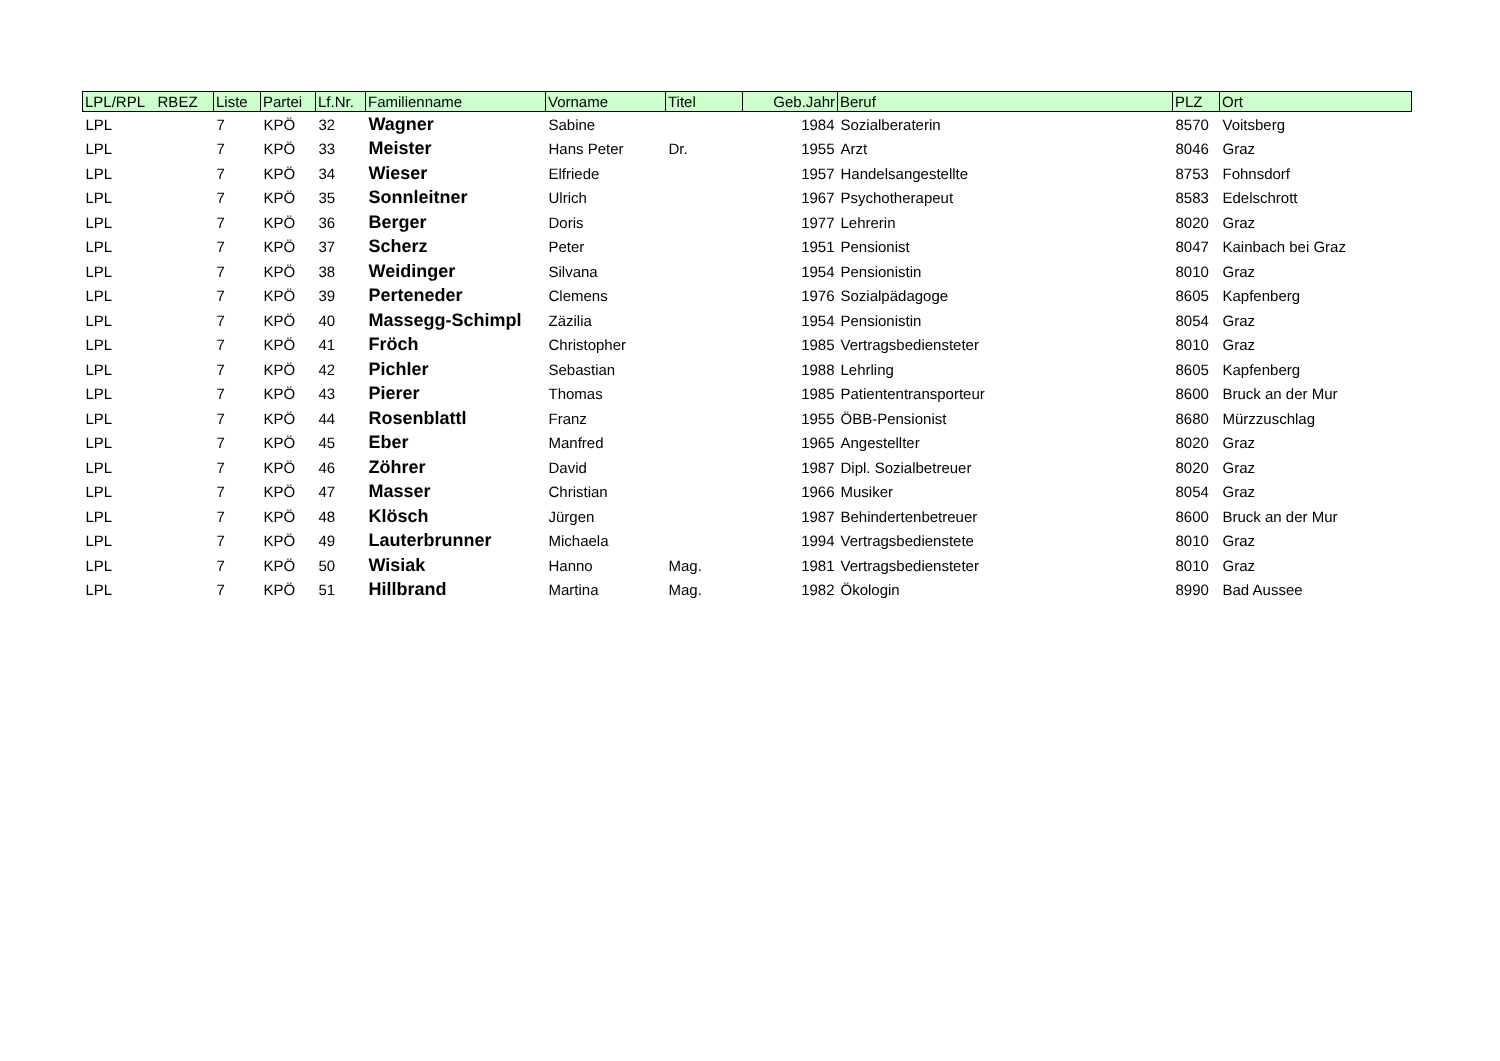| LPL/RPL RBEZ | Liste | Partei | Lf.Nr. | Familienname | Vorname | Titel | Geb.Jahr | Beruf | PLZ | Ort |
| --- | --- | --- | --- | --- | --- | --- | --- | --- | --- | --- |
| LPL | 7 | KPÖ | 32 | Wagner | Sabine | | 1984 | Sozialberaterin | 8570 | Voitsberg |
| LPL | 7 | KPÖ | 33 | Meister | Hans Peter | Dr. | 1955 | Arzt | 8046 | Graz |
| LPL | 7 | KPÖ | 34 | Wieser | Elfriede | | 1957 | Handelsangestellte | 8753 | Fohnsdorf |
| LPL | 7 | KPÖ | 35 | Sonnleitner | Ulrich | | 1967 | Psychotherapeut | 8583 | Edelschrott |
| LPL | 7 | KPÖ | 36 | Berger | Doris | | 1977 | Lehrerin | 8020 | Graz |
| LPL | 7 | KPÖ | 37 | Scherz | Peter | | 1951 | Pensionist | 8047 | Kainbach bei Graz |
| LPL | 7 | KPÖ | 38 | Weidinger | Silvana | | 1954 | Pensionistin | 8010 | Graz |
| LPL | 7 | KPÖ | 39 | Perteneder | Clemens | | 1976 | Sozialpädagoge | 8605 | Kapfenberg |
| LPL | 7 | KPÖ | 40 | Massegg-Schimpl | Zäzilia | | 1954 | Pensionistin | 8054 | Graz |
| LPL | 7 | KPÖ | 41 | Fröch | Christopher | | 1985 | Vertragsbediensteter | 8010 | Graz |
| LPL | 7 | KPÖ | 42 | Pichler | Sebastian | | 1988 | Lehrling | 8605 | Kapfenberg |
| LPL | 7 | KPÖ | 43 | Pierer | Thomas | | 1985 | Patiententransporteur | 8600 | Bruck an der Mur |
| LPL | 7 | KPÖ | 44 | Rosenblattl | Franz | | 1955 | ÖBB-Pensionist | 8680 | Mürzzuschlag |
| LPL | 7 | KPÖ | 45 | Eber | Manfred | | 1965 | Angestellter | 8020 | Graz |
| LPL | 7 | KPÖ | 46 | Zöhrer | David | | 1987 | Dipl. Sozialbetreuer | 8020 | Graz |
| LPL | 7 | KPÖ | 47 | Masser | Christian | | 1966 | Musiker | 8054 | Graz |
| LPL | 7 | KPÖ | 48 | Klösch | Jürgen | | 1987 | Behindertenbetreuer | 8600 | Bruck an der Mur |
| LPL | 7 | KPÖ | 49 | Lauterbrunner | Michaela | | 1994 | Vertragsbedienstete | 8010 | Graz |
| LPL | 7 | KPÖ | 50 | Wisiak | Hanno | Mag. | 1981 | Vertragsbediensteter | 8010 | Graz |
| LPL | 7 | KPÖ | 51 | Hillbrand | Martina | Mag. | 1982 | Ökologin | 8990 | Bad Aussee |